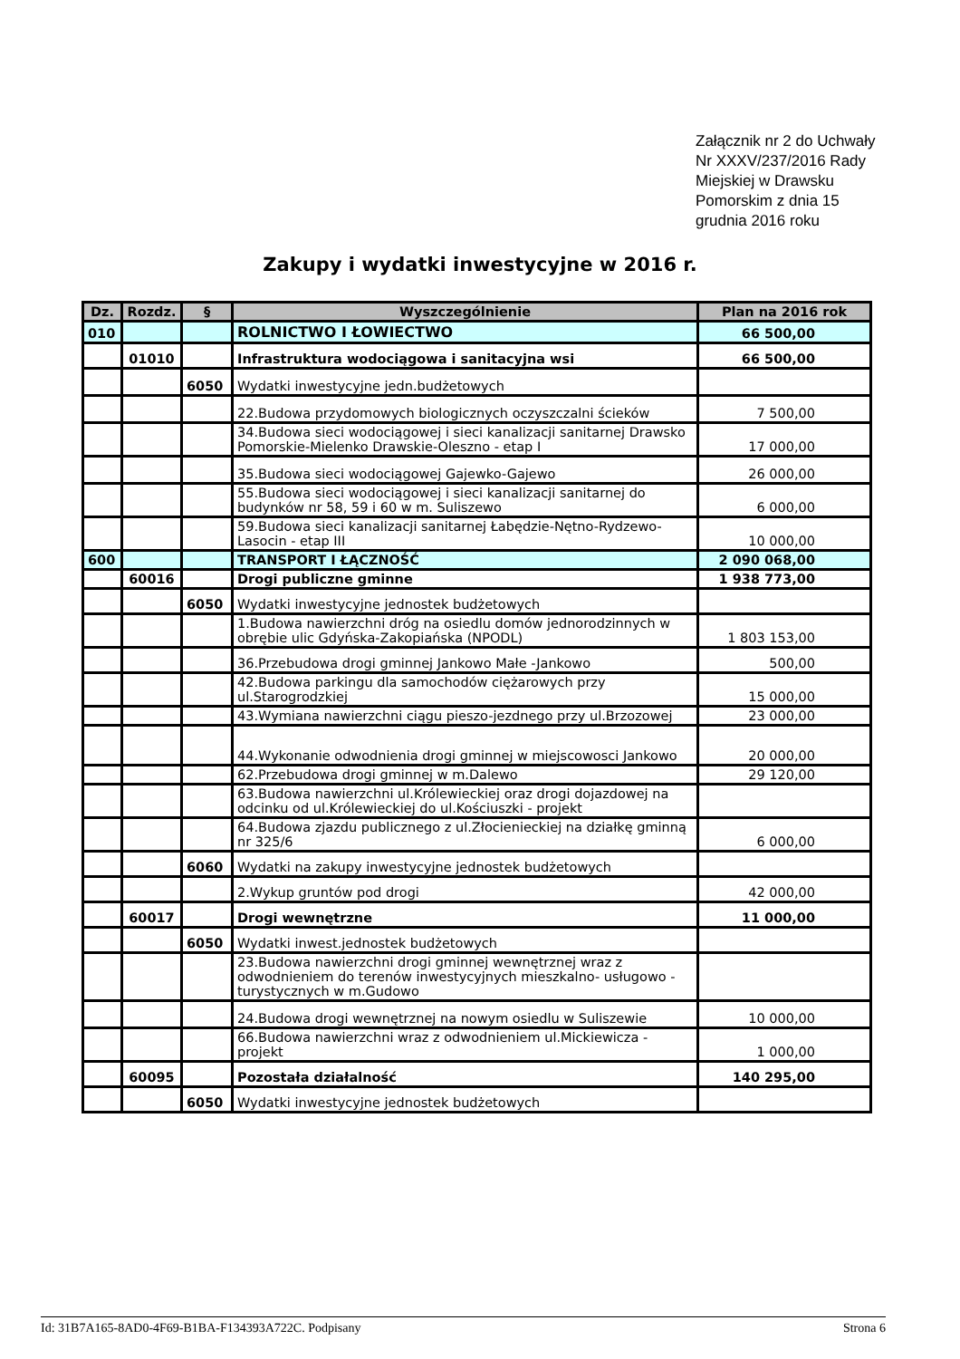Załącznik nr 2 do Uchwały Nr XXXV/237/2016 Rady Miejskiej w Drawsku Pomorskim z dnia 15 grudnia 2016 roku
Zakupy i wydatki inwestycyjne w 2016 r.
| Dz. | Rozdz. | § | Wyszczególnienie | Plan na 2016 rok |
| --- | --- | --- | --- | --- |
| 010 | | | ROLNICTWO I ŁOWIECTWO | 66 500,00 |
| | 01010 | | Infrastruktura wodociągowa i sanitacyjna wsi | 66 500,00 |
| | | 6050 | Wydatki inwestycyjne jedn.budżetowych | |
| | | | 22.Budowa przydomowych biologicznych oczyszczalni ścieków | 7 500,00 |
| | | | 34.Budowa sieci wodociągowej i sieci kanalizacji sanitarnej Drawsko Pomorskie-Mielenko Drawskie-Oleszno - etap I | 17 000,00 |
| | | | 35.Budowa sieci wodociągowej Gajewko-Gajewo | 26 000,00 |
| | | | 55.Budowa sieci wodociągowej i sieci kanalizacji sanitarnej do budynków nr 58, 59 i 60 w m. Suliszewo | 6 000,00 |
| | | | 59.Budowa sieci kanalizacji sanitarnej Łabędzie-Nętno-Rydzewo-Lasocin - etap III | 10 000,00 |
| 600 | | | TRANSPORT I ŁĄCZNOŚĆ | 2 090 068,00 |
| | 60016 | | Drogi publiczne gminne | 1 938 773,00 |
| | | 6050 | Wydatki inwestycyjne jednostek budżetowych | |
| | | | 1.Budowa nawierzchni dróg na osiedlu domów jednorodzinnych w obrębie ulic Gdyńska-Zakopiańska (NPODL) | 1 803 153,00 |
| | | | 36.Przebudowa drogi gminnej Jankowo Małe -Jankowo | 500,00 |
| | | | 42.Budowa parkingu dla samochodów ciężarowych przy ul.Starogrodzkiej | 15 000,00 |
| | | | 43.Wymiana nawierzchni ciągu pieszo-jezdnego przy ul.Brzozowej | 23 000,00 |
| | | | 44.Wykonanie odwodnienia drogi gminnej w miejscowosci Jankowo | 20 000,00 |
| | | | 62.Przebudowa drogi gminnej w m.Dalewo | 29 120,00 |
| | | | 63.Budowa nawierzchni ul.Królewieckiej oraz drogi dojazdowej na odcinku od ul.Królewieckiej do ul.Kościuszki - projekt | |
| | | | 64.Budowa zjazdu publicznego z ul.Złocienieckiej na działkę gminną nr 325/6 | 6 000,00 |
| | | 6060 | Wydatki na zakupy inwestycyjne jednostek budżetowych | |
| | | | 2.Wykup gruntów pod drogi | 42 000,00 |
| | 60017 | | Drogi wewnętrzne | 11 000,00 |
| | | 6050 | Wydatki inwest.jednostek budżetowych | |
| | | | 23.Budowa nawierzchni drogi gminnej wewnętrznej wraz z odwodnieniem do terenów inwestycyjnych mieszkalno- usługowo -turystycznych w m.Gudowo | |
| | | | 24.Budowa drogi wewnętrznej na nowym osiedlu w Suliszewie | 10 000,00 |
| | | | 66.Budowa nawierzchni wraz z odwodnieniem ul.Mickiewicza - projekt | 1 000,00 |
| | 60095 | | Pozostała działalność | 140 295,00 |
| | | 6050 | Wydatki inwestycyjne jednostek budżetowych | |
Id: 31B7A165-8AD0-4F69-B1BA-F134393A722C. Podpisany Strona 6